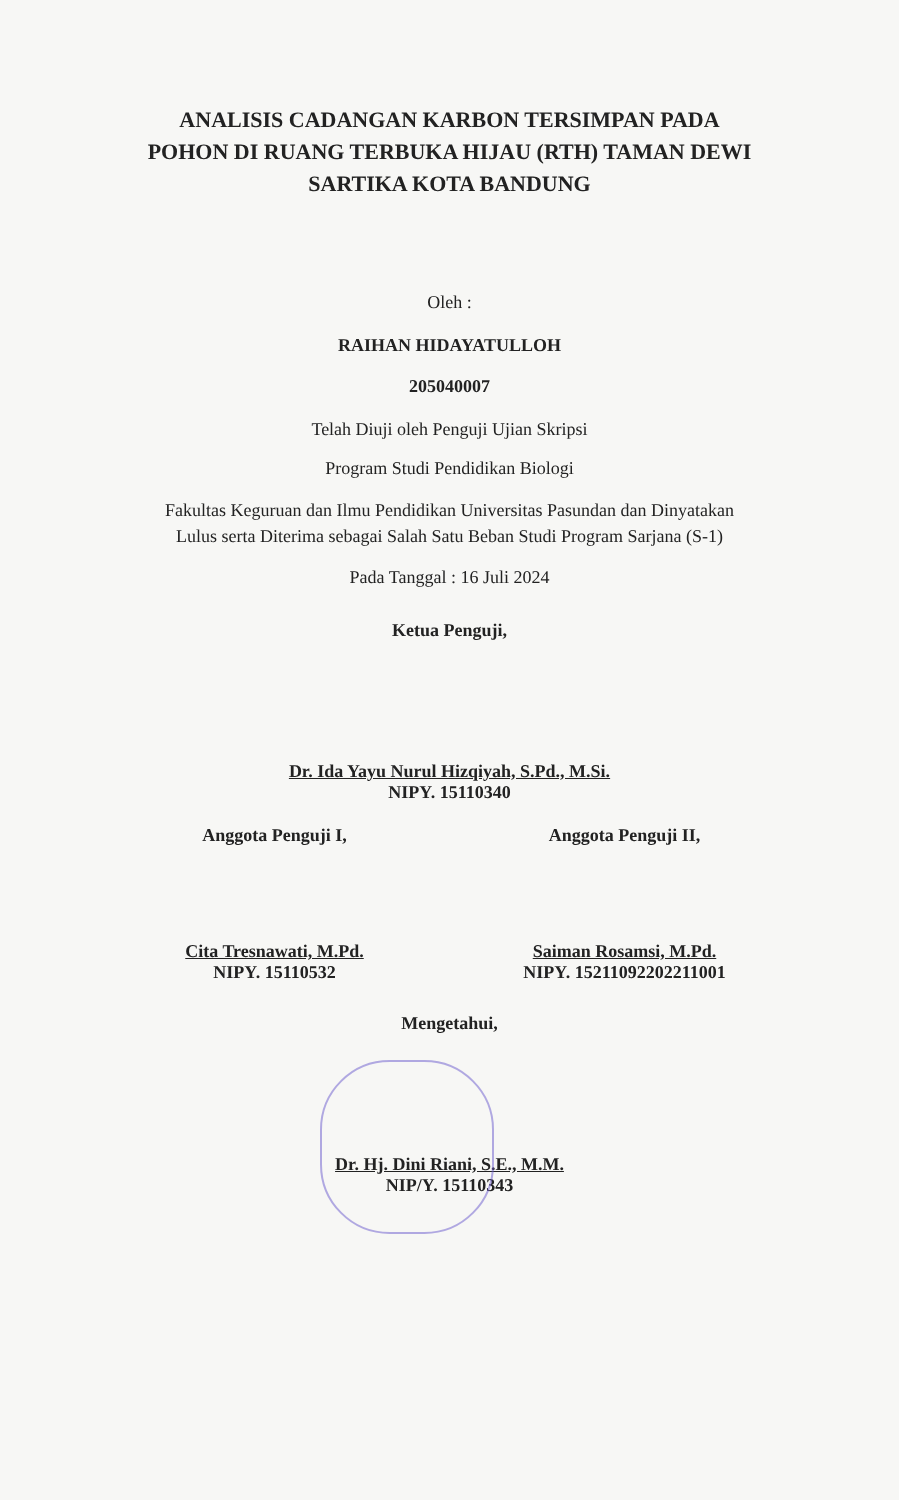ANALISIS CADANGAN KARBON TERSIMPAN PADA
POHON DI RUANG TERBUKA HIJAU (RTH) TAMAN DEWI
SARTIKA KOTA BANDUNG
Oleh :
RAIHAN HIDAYATULLOH
205040007
Telah Diuji oleh Penguji Ujian Skripsi
Program Studi Pendidikan Biologi
Fakultas Keguruan dan Ilmu Pendidikan Universitas Pasundan dan Dinyatakan
Lulus serta Diterima sebagai Salah Satu Beban Studi Program Sarjana (S-1)
Pada Tanggal : 16 Juli 2024
Ketua Penguji,
Dr. Ida Yayu Nurul Hizqiyah, S.Pd., M.Si.
NIPY. 15110340
Anggota Penguji I,
Cita Tresnawati, M.Pd.
NIPY. 15110532
Anggota Penguji II,
Saiman Rosamsi, M.Pd.
NIPY. 15211092202211001
Mengetahui,
Dr. Hj. Dini Riani, S.E., M.M.
NIP/Y. 15110343